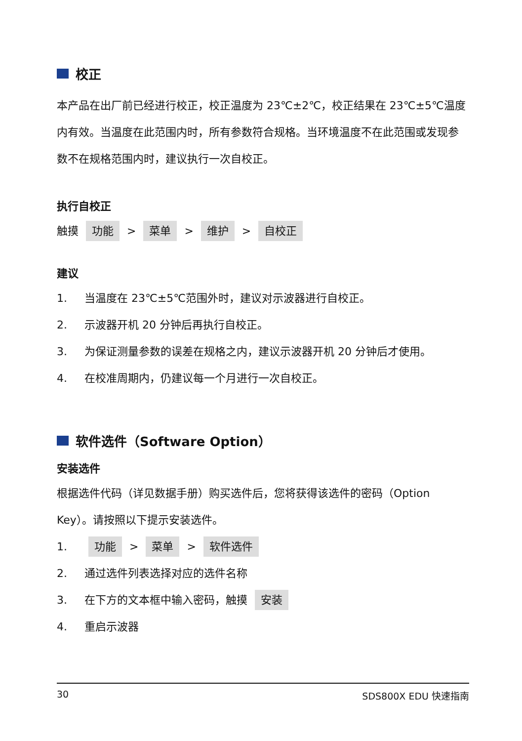校正
本产品在出厂前已经进行校正，校正温度为 23℃±2℃，校正结果在 23℃±5℃温度内有效。当温度在此范围内时，所有参数符合规格。当环境温度不在此范围或发现参数不在规格范围内时，建议执行一次自校正。
执行自校正
触摸 功能 > 菜单 > 维护 > 自校正
建议
1. 当温度在 23℃±5℃范围外时，建议对示波器进行自校正。
2. 示波器开机 20 分钟后再执行自校正。
3. 为保证测量参数的误差在规格之内，建议示波器开机 20 分钟后才使用。
4. 在校准周期内，仍建议每一个月进行一次自校正。
软件选件（Software Option）
安装选件
根据选件代码（详见数据手册）购买选件后，您将获得该选件的密码（Option Key）。请按照以下提示安装选件。
1. 功能 > 菜单 > 软件选件
2. 通过选件列表选择对应的选件名称
3. 在下方的文本框中输入密码，触摸 安装
4. 重启示波器
30 SDS800X EDU 快速指南